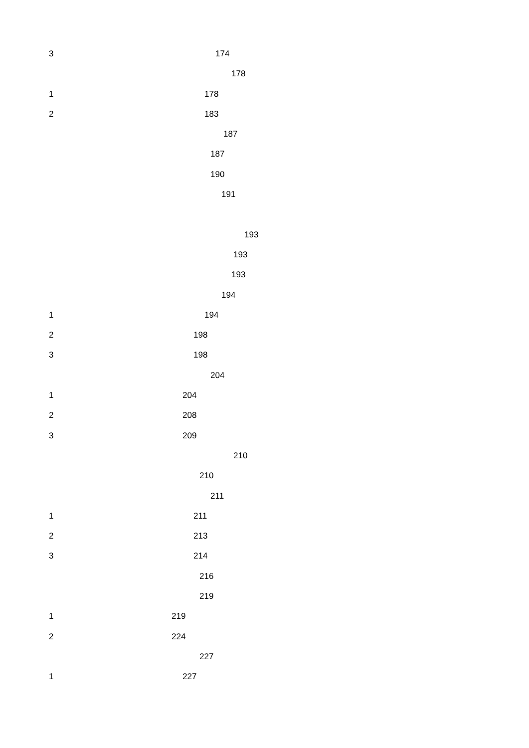3 174
178
1 178
2 183
187
187
190
191
193
193
193
194
1 194
2 198
3 198
204
1 204
2 208
3 209
210
210
211
1 211
2 213
3 214
216
219
1 219
2 224
227
1 227